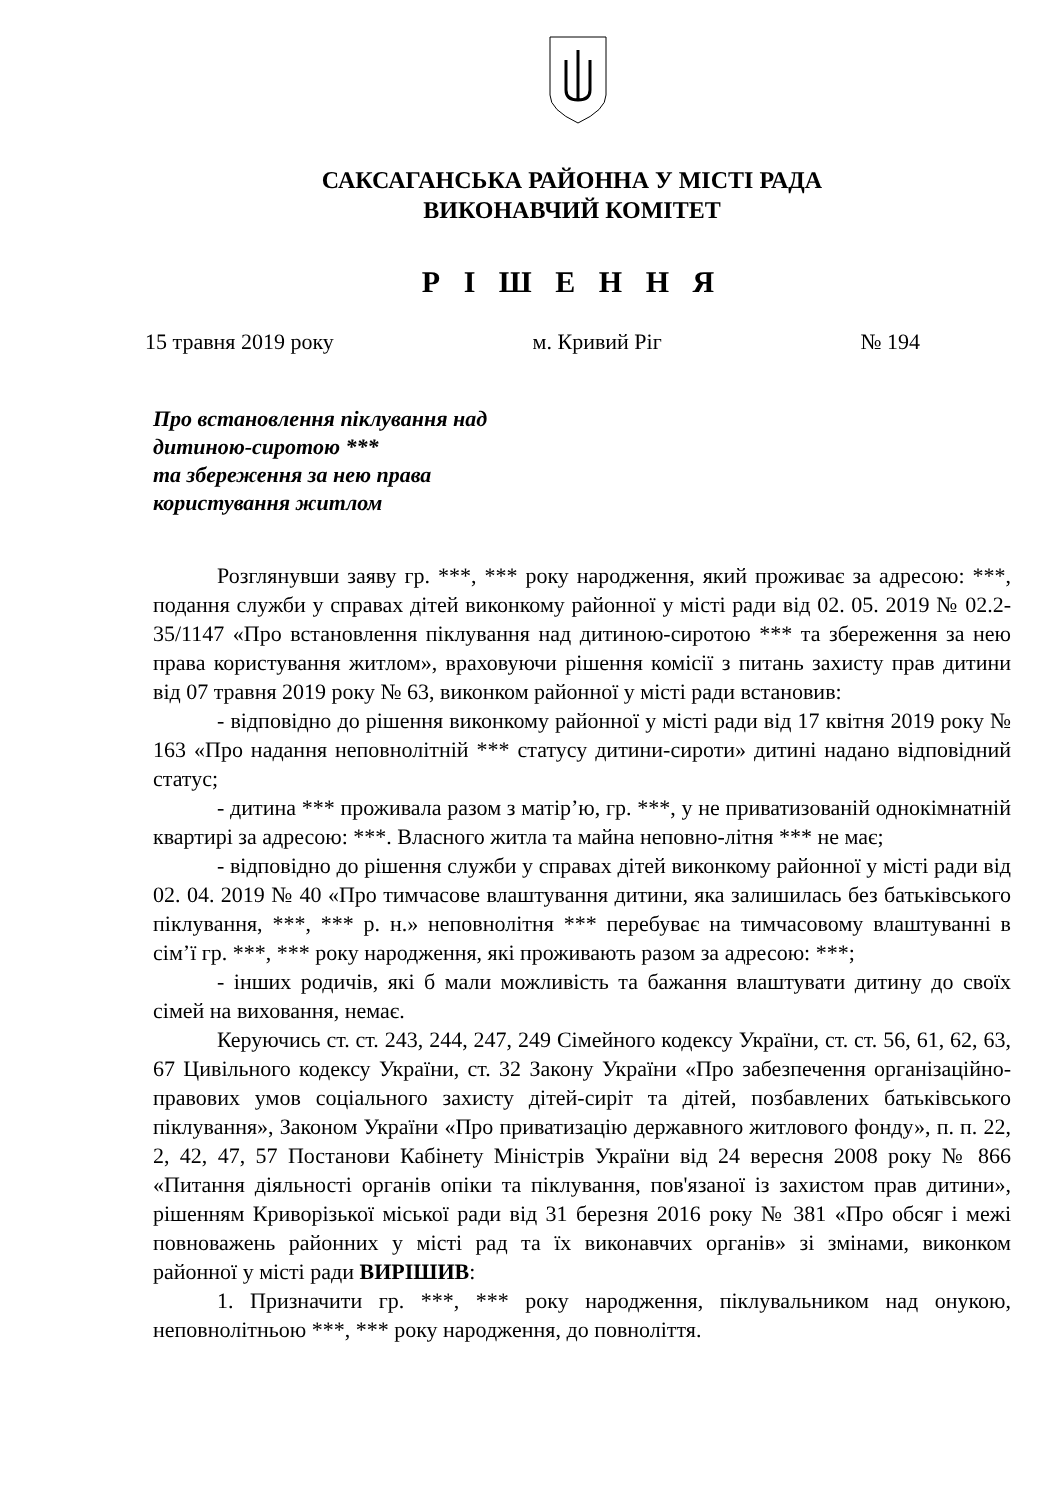САКСАГАНСЬКА РАЙОННА У МІСТІ РАДА
ВИКОНАВЧИЙ КОМІТЕТ
Р І Ш Е Н Н Я
15 травня 2019 року м. Кривий Ріг № 194
Про встановлення піклування над
дитиною-сиротою ***
та збереження за нею права
користування житлом
Розглянувши заяву гр. ***, *** року народження, який проживає за адресою: ***, подання служби у справах дітей виконкому районної у місті ради від 02. 05. 2019 № 02.2-35/1147 «Про встановлення піклування над дитиною-сиротою *** та збереження за нею права користування житлом», враховуючи рішення комісії з питань захисту прав дитини від 07 травня 2019 року № 63, виконком районної у місті ради встановив:
- відповідно до рішення виконкому районної у місті ради від 17 квітня 2019 року № 163 «Про надання неповнолітній *** статусу дитини-сироти» дитині надано відповідний статус;
- дитина *** проживала разом з матір’ю, гр. ***, у не приватизованій однокімнатній квартирі за адресою: ***. Власного житла та майна неповно-літня *** не має;
- відповідно до рішення служби у справах дітей виконкому районної у місті ради від 02. 04. 2019 № 40 «Про тимчасове влаштування дитини, яка залишилась без батьківського піклування, ***, *** р. н.» неповнолітня *** перебуває на тимчасовому влаштуванні в сім’ї гр. ***, *** року народження, які проживають разом за адресою: ***;
- інших родичів, які б мали можливість та бажання влаштувати дитину до своїх сімей на виховання, немає.
Керуючись ст. ст. 243, 244, 247, 249 Сімейного кодексу України, ст. ст. 56, 61, 62, 63, 67 Цивільного кодексу України, ст. 32 Закону України «Про забезпечення організаційно-правових умов соціального захисту дітей-сиріт та дітей, позбавлених батьківського піклування», Законом України «Про приватизацію державного житлового фонду», п. п. 22, 2, 42, 47, 57 Постанови Кабінету Міністрів України від 24 вересня 2008 року № 866 «Питання діяльності органів опіки та піклування, пов'язаної із захистом прав дитини», рішенням Криворізької міської ради від 31 березня 2016 року № 381 «Про обсяг і межі повноважень районних у місті рад та їх виконавчих органів» зі змінами, виконком районної у місті ради ВИРІШИВ:
1. Призначити гр. ***, *** року народження, піклувальником над онукою, неповнолітньою ***, *** року народження, до повноліття.